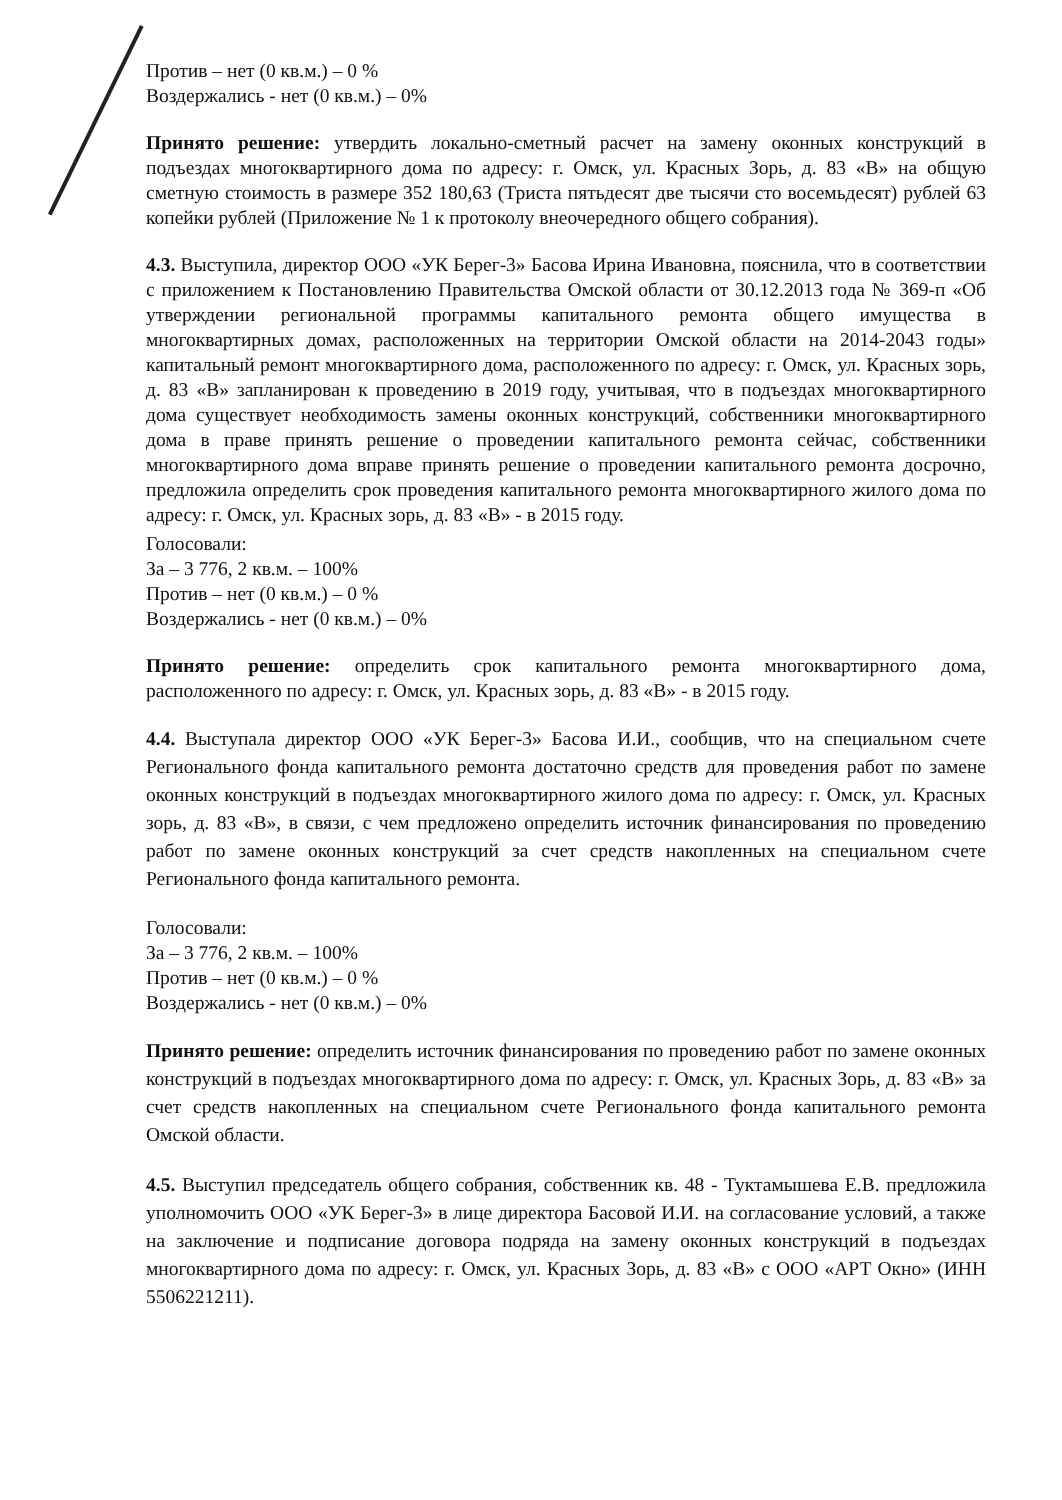Против – нет (0 кв.м.) – 0 %
Воздержались - нет (0 кв.м.) – 0%
Принято решение: утвердить локально-сметный расчет на замену оконных конструкций в подъездах многоквартирного дома по адресу: г. Омск, ул. Красных Зорь, д. 83 «В» на общую сметную стоимость в размере 352 180,63 (Триста пятьдесят две тысячи сто восемьдесят) рублей 63 копейки рублей (Приложение № 1 к протоколу внеочередного общего собрания).
4.3. Выступила, директор ООО «УК Берег-3» Басова Ирина Ивановна, пояснила, что в соответствии с приложением к Постановлению Правительства Омской области от 30.12.2013 года № 369-п «Об утверждении региональной программы капитального ремонта общего имущества в многоквартирных домах, расположенных на территории Омской области на 2014-2043 годы» капитальный ремонт многоквартирного дома, расположенного по адресу: г. Омск, ул. Красных зорь, д. 83 «В» запланирован к проведению в 2019 году, учитывая, что в подъездах многоквартирного дома существует необходимость замены оконных конструкций, собственники многоквартирного дома в праве принять решение о проведении капитального ремонта сейчас, собственники многоквартирного дома вправе принять решение о проведении капитального ремонта досрочно, предложила определить срок проведения капитального ремонта многоквартирного жилого дома по адресу: г. Омск, ул. Красных зорь, д. 83 «В» - в 2015 году.
Голосовали:
За – 3 776, 2 кв.м. – 100%
Против – нет (0 кв.м.) – 0 %
Воздержались - нет (0 кв.м.) – 0%
Принято решение: определить срок капитального ремонта многоквартирного дома, расположенного по адресу: г. Омск, ул. Красных зорь, д. 83 «В» - в 2015 году.
4.4. Выступала директор ООО «УК Берег-3» Басова И.И., сообщив, что на специальном счете Регионального фонда капитального ремонта достаточно средств для проведения работ по замене оконных конструкций в подъездах многоквартирного жилого дома по адресу: г. Омск, ул. Красных зорь, д. 83 «В», в связи, с чем предложено определить источник финансирования по проведению работ по замене оконных конструкций за счет средств накопленных на специальном счете Регионального фонда капитального ремонта.
Голосовали:
За – 3 776, 2 кв.м. – 100%
Против – нет (0 кв.м.) – 0 %
Воздержались - нет (0 кв.м.) – 0%
Принято решение: определить источник финансирования по проведению работ по замене оконных конструкций в подъездах многоквартирного дома по адресу: г. Омск, ул. Красных Зорь, д. 83 «В» за счет средств накопленных на специальном счете Регионального фонда капитального ремонта Омской области.
4.5. Выступил председатель общего собрания, собственник кв. 48 - Туктамышева Е.В. предложила уполномочить ООО «УК Берег-3» в лице директора Басовой И.И. на согласование условий, а также на заключение и подписание договора подряда на замену оконных конструкций в подъездах многоквартирного дома по адресу: г. Омск, ул. Красных Зорь, д. 83 «В» с ООО «АРТ Окно» (ИНН 5506221211).